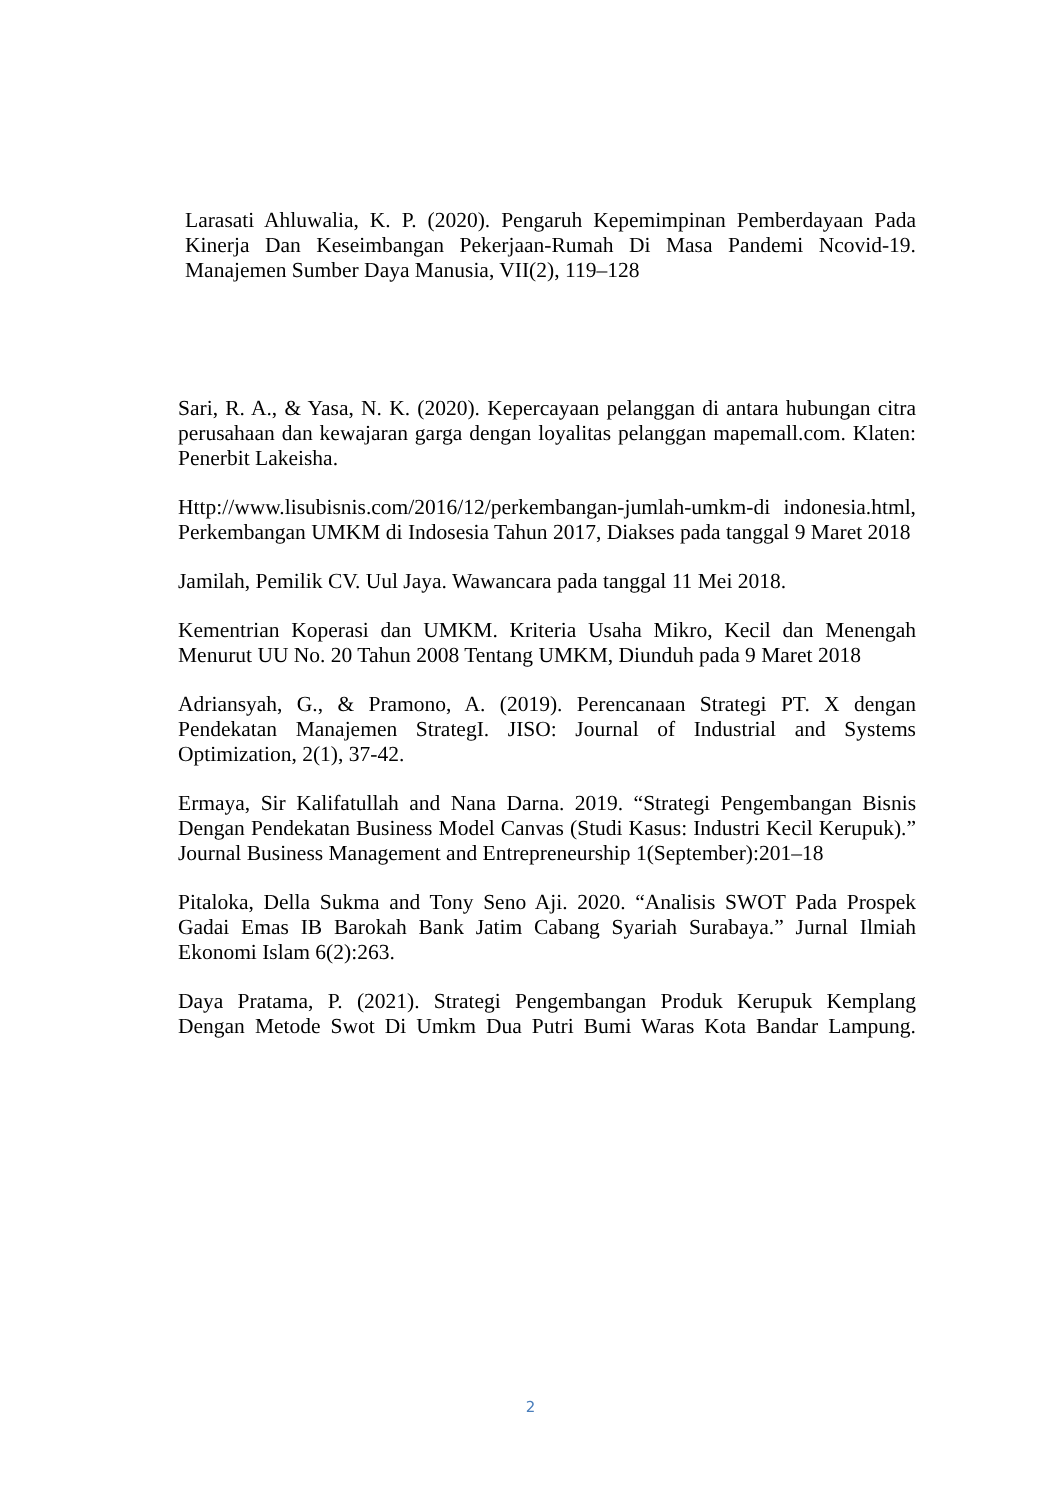Larasati Ahluwalia, K. P. (2020). Pengaruh Kepemimpinan Pemberdayaan Pada Kinerja Dan Keseimbangan Pekerjaan-Rumah Di Masa Pandemi Ncovid-19. Manajemen Sumber Daya Manusia, VII(2), 119–128
Sari, R. A., & Yasa, N. K. (2020). Kepercayaan pelanggan di antara hubungan citra perusahaan dan kewajaran garga dengan loyalitas pelanggan mapemall.com. Klaten: Penerbit Lakeisha.
Http://www.lisubisnis.com/2016/12/perkembangan-jumlah-umkm-di indonesia.html, Perkembangan UMKM di Indosesia Tahun 2017, Diakses pada tanggal 9 Maret 2018
Jamilah, Pemilik CV. Uul Jaya. Wawancara pada tanggal 11 Mei 2018.
Kementrian Koperasi dan UMKM. Kriteria Usaha Mikro, Kecil dan Menengah Menurut UU No. 20 Tahun 2008 Tentang UMKM, Diunduh pada 9 Maret 2018
Adriansyah, G., & Pramono, A. (2019). Perencanaan Strategi PT. X dengan Pendekatan Manajemen StrategI. JISO: Journal of Industrial and Systems Optimization, 2(1), 37-42.
Ermaya, Sir Kalifatullah and Nana Darna. 2019. “Strategi Pengembangan Bisnis Dengan Pendekatan Business Model Canvas (Studi Kasus: Industri Kecil Kerupuk).” Journal Business Management and Entrepreneurship 1(September):201–18
Pitaloka, Della Sukma and Tony Seno Aji. 2020. “Analisis SWOT Pada Prospek Gadai Emas IB Barokah Bank Jatim Cabang Syariah Surabaya.” Jurnal Ilmiah Ekonomi Islam 6(2):263.
Daya Pratama, P. (2021). Strategi Pengembangan Produk Kerupuk Kemplang Dengan Metode Swot Di Umkm Dua Putri Bumi Waras Kota Bandar Lampung.
2